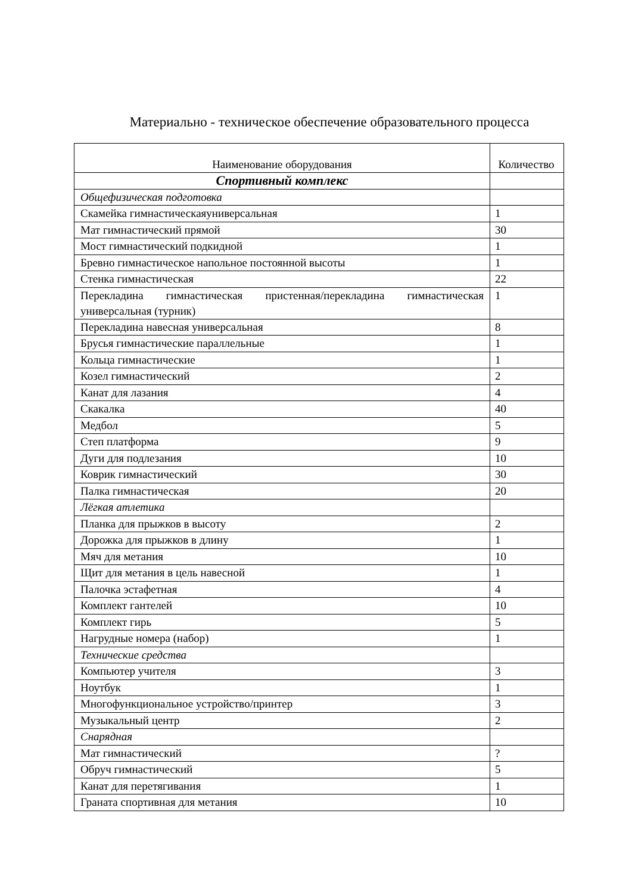Материально - техническое обеспечение образовательного процесса
| Наименование оборудования | Количество |
| --- | --- |
| Спортивный комплекс | |
| Общефизическая подготовка | |
| Скамейка гимнастическаяуниверсальная | 1 |
| Мат гимнастический прямой | 30 |
| Мост гимнастический подкидной | 1 |
| Бревно гимнастическое напольное постоянной высоты | 1 |
| Стенка гимнастическая | 22 |
| Перекладина гимнастическая пристенная/перекладина гимнастическая универсальная (турник) | 1 |
| Перекладина навесная универсальная | 8 |
| Брусья гимнастические параллельные | 1 |
| Кольца гимнастические | 1 |
| Козел гимнастический | 2 |
| Канат для лазания | 4 |
| Скакалка | 40 |
| Медбол | 5 |
| Степ платформа | 9 |
| Дуги для подлезания | 10 |
| Коврик гимнастический | 30 |
| Палка гимнастическая | 20 |
| Лёгкая атлетика | |
| Планка для прыжков в высоту | 2 |
| Дорожка для прыжков в длину | 1 |
| Мяч для метания | 10 |
| Щит для метания в цель навесной | 1 |
| Палочка эстафетная | 4 |
| Комплект гантелей | 10 |
| Комплект гирь | 5 |
| Нагрудные номера (набор) | 1 |
| Технические средства | |
| Компьютер учителя | 3 |
| Ноутбук | 1 |
| Многофункциональное устройство/принтер | 3 |
| Музыкальный центр | 2 |
| Снарядная | |
| Мат гимнастический | ? |
| Обруч гимнастический | 5 |
| Канат для перетягивания | 1 |
| Граната спортивная для метания | 10 |